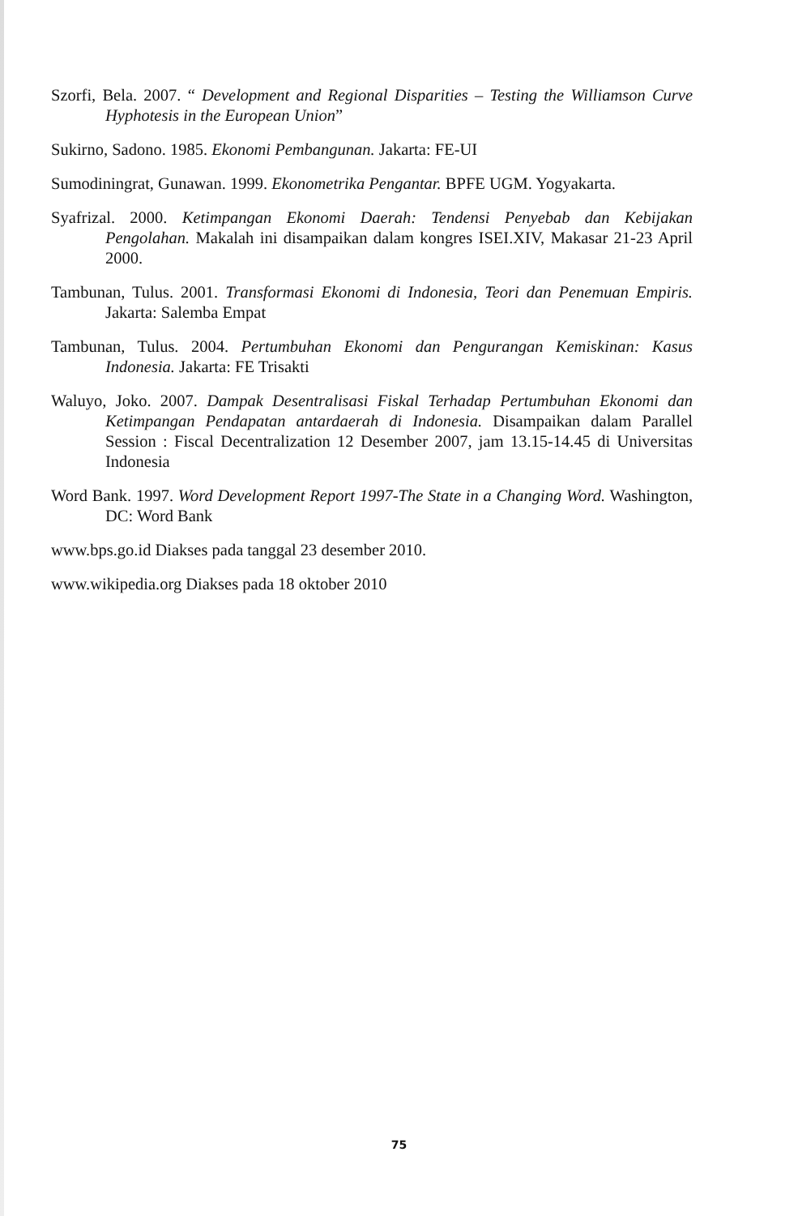Szorfi, Bela. 2007. “ Development and Regional Disparities – Testing the Williamson Curve Hyphotesis in the European Union”
Sukirno, Sadono. 1985. Ekonomi Pembangunan. Jakarta: FE-UI
Sumodiningrat, Gunawan. 1999. Ekonometrika Pengantar. BPFE UGM. Yogyakarta.
Syafrizal. 2000. Ketimpangan Ekonomi Daerah: Tendensi Penyebab dan Kebijakan Pengolahan. Makalah ini disampaikan dalam kongres ISEI.XIV, Makasar 21-23 April 2000.
Tambunan, Tulus. 2001. Transformasi Ekonomi di Indonesia, Teori dan Penemuan Empiris. Jakarta: Salemba Empat
Tambunan, Tulus. 2004. Pertumbuhan Ekonomi dan Pengurangan Kemiskinan: Kasus Indonesia. Jakarta: FE Trisakti
Waluyo, Joko. 2007. Dampak Desentralisasi Fiskal Terhadap Pertumbuhan Ekonomi dan Ketimpangan Pendapatan antardaerah di Indonesia. Disampaikan dalam Parallel Session : Fiscal Decentralization 12 Desember 2007, jam 13.15-14.45 di Universitas Indonesia
Word Bank. 1997. Word Development Report 1997-The State in a Changing Word. Washington, DC: Word Bank
www.bps.go.id Diakses pada tanggal 23 desember 2010.
www.wikipedia.org Diakses pada 18 oktober 2010
75